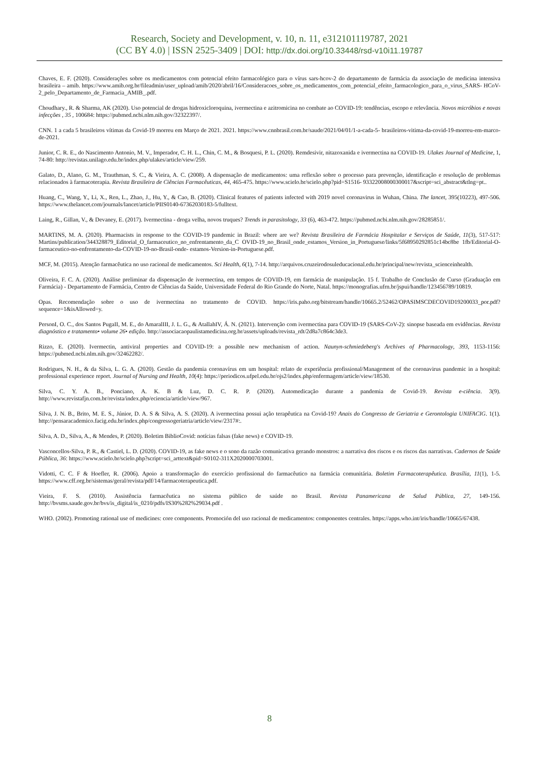Research, Society and Development, v. 10, n. 11, e312101119787, 2021
(CC BY 4.0) | ISSN 2525-3409 | DOI: http://dx.doi.org/10.33448/rsd-v10i11.19787
Chaves, E. F. (2020). Considerações sobre os medicamentos com potencial efeito farmacológico para o vírus sars-hcov-2 do departamento de farmácia da associação de medicina intensiva brasileira – amib. https://www.amib.org.br/fileadmin/user_upload/amib/2020/abril/16/Consideracoes_sobre_os_medicamentos_com_potencial_efeito_farmacologico_para_o_virus_SARS- HCoV-2_pelo_Departamento_de_Farmacia_AMIB_.pdf.
Choudhary., R. & Sharma, AK (2020). Uso potencial de drogas hidroxicloroquina, ivermectina e azitromicina no combate ao COVID-19: tendências, escopo e relevância. Novos micróbios e novas infecções , 35 , 100684: https://pubmed.ncbi.nlm.nih.gov/32322397/.
CNN. 1 a cada 5 brasileiros vítimas da Covid-19 morreu em Março de 2021. 2021. https://www.cnnbrasil.com.br/saude/2021/04/01/1-a-cada-5- brasileiros-vitima-da-covid-19-morreu-em-marco-de-2021.
Junior, C. R. E., do Nascimento Antonio, M. V., Imperador, C. H. L., Chin, C. M., & Bosquesi, P. L. (2020). Remdesivir, nitazoxanida e ivermectina na COVID-19. Ulakes Journal of Medicine, 1, 74-80: http://revistas.unilago.edu.br/index.php/ulakes/article/view/259.
Galato, D., Alano, G. M., Trauthman, S. C., & Vieira, A. C. (2008). A dispensação de medicamentos: uma reflexão sobre o processo para prevenção, identificação e resolução de problemas relacionados à farmacoterapia. Revista Brasileira de Ciências Farmacêuticas, 44, 465-475. https://www.scielo.br/scielo.php?pid=S1516- 93322008000300017&script=sci_abstract&tlng=pt..
Huang, C., Wang, Y., Li, X., Ren, L., Zhao, J., Hu, Y., & Cao, B. (2020). Clinical features of patients infected with 2019 novel coronavirus in Wuhan, China. The lancet, 395(10223), 497-506. https://www.thelancet.com/journals/lancet/article/PIIS0140-67362030183-5/fulltext.
Laing, R., Gillan, V., & Devaney, E. (2017). Ivermectina - droga velha, novos truques? Trends in parasitology, 33 (6), 463-472. https://pubmed.ncbi.nlm.nih.gov/28285851/.
MARTINS, M. A. (2020). Pharmacists in response to the COVID-19 pandemic in Brazil: where are we? Revista Brasileira de Farmácia Hospitalar e Serviços de Saúde, 11(3), 517-517: Martins/publication/344328879_Editorial_O_farmaceutico_no_enfrentamento_da_C OVID-19_no_Brasil_onde_estamos_Version_in_Portuguese/links/5f68950292851c14bc8be 1fb/Editorial-O-farmaceutico-no-enfrentamento-da-COVID-19-no-Brasil-onde- estamos-Version-in-Portuguese.pdf.
MCF, M. (2015). Atenção farmacêutica no uso racional de medicamentos. Sci Health, 6(1), 7-14. http://arquivos.cruzeirodosuleducacional.edu.br/principal/new/revista_scienceinhealth.
Oliveira, F. C. A. (2020). Análise preliminar da dispensação de ivermectina, em tempos de COVID-19, em farmácia de manipulação. 15 f. Trabalho de Conclusão de Curso (Graduação em Farmácia) - Departamento de Farmácia, Centro de Ciências da Saúde, Universidade Federal do Rio Grande do Norte, Natal. https://monografias.ufrn.br/jspui/handle/123456789/10819.
Opas. Recomendação sobre o uso de ivermectina no tratamento de COVID. https://iris.paho.org/bitstream/handle/10665.2/52462/OPASIMSCDECOVID19200033_por.pdf?sequence=1&isAllowed=y.
PersonI, O. C., dos Santos PugaII, M. E., do AmaralIII, J. L. G., & AtallahIV, Á. N. (2021). Intervenção com ivermectina para COVID-19 (SARS-CoV-2): sinopse baseada em evidências. Revista diagnóstico e tratamento• volume 26• edição. http://associacaopaulistamedicina.org.br/assets/uploads/revista_rdt/2d8a7c864c3de3.
Rizzo, E. (2020). Ivermectin, antiviral properties and COVID-19: a possible new mechanism of action. Naunyn-schmiedeberg's Archives of Pharmacology, 393, 1153-1156: https://pubmed.ncbi.nlm.nih.gov/32462282/.
Rodrigues, N. H., & da Silva, L. G. A. (2020). Gestão da pandemia coronavírus em um hospital: relato de experiência profissional/Management of the coronavirus pandemic in a hospital: professional experience report. Journal of Nursing and Health, 10(4): https://periodicos.ufpel.edu.br/ojs2/index.php/enfermagem/article/view/18530.
Silva, C. Y. A. B., Ponciano, A. K. B & Luz, D. C. R. P. (2020). Automedicação durante a pandemia de Covid-19. Revista e-ciência. 3(9). http://www.revistafjn.com.br/revista/index.php/eciencia/article/view/967.
Silva, J. N. B., Brito, M. E. S., Júnior, D. A. S & Silva, A. S. (2020). A ivermectina possui ação terapêutica na Covid-19? Anais do Congresso de Geriatria e Gerontologia UNIFACIG. 1(1). http://pensaracademico.facig.edu.br/index.php/congressogeriatria/article/view/2317#:.
Silva, A. D., Silva, A., & Mendes, P. (2020). Boletim BiblioCovid: notícias falsas (fake news) e COVID-19.
Vasconcellos-Silva, P. R., & Castiel, L. D. (2020). COVID-19, as fake news e o sono da razão comunicativa gerando monstros: a narrativa dos riscos e os riscos das narrativas. Cadernos de Saúde Pública, 36: https://www.scielo.br/scielo.php?script=sci_arttext&pid=S0102-311X2020000703001.
Vidotti, C. C. F & Hoefler, R. (2006). Apoio a transformação do exercício profissional do farmacêutico na farmácia comunitária. Boletim Farmacoterapêutica. Brasília, 11(1), 1-5. https://www.cff.org.br/sistemas/geral/revista/pdf/14/farmacoterapeutica.pdf.
Vieira, F. S. (2010). Assistência farmacêutica no sistema público de saúde no Brasil. Revista Panamericana de Salud Pública, 27, 149-156. http://bvsms.saude.gov.br/bvs/is_digital/is_0210/pdfs/IS30%282%29034.pdf .
WHO. (2002). Promoting rational use of medicines: core components. Promoción del uso racional de medicamentos: componentes centrales. https://apps.who.int/iris/handle/10665/67438.
8